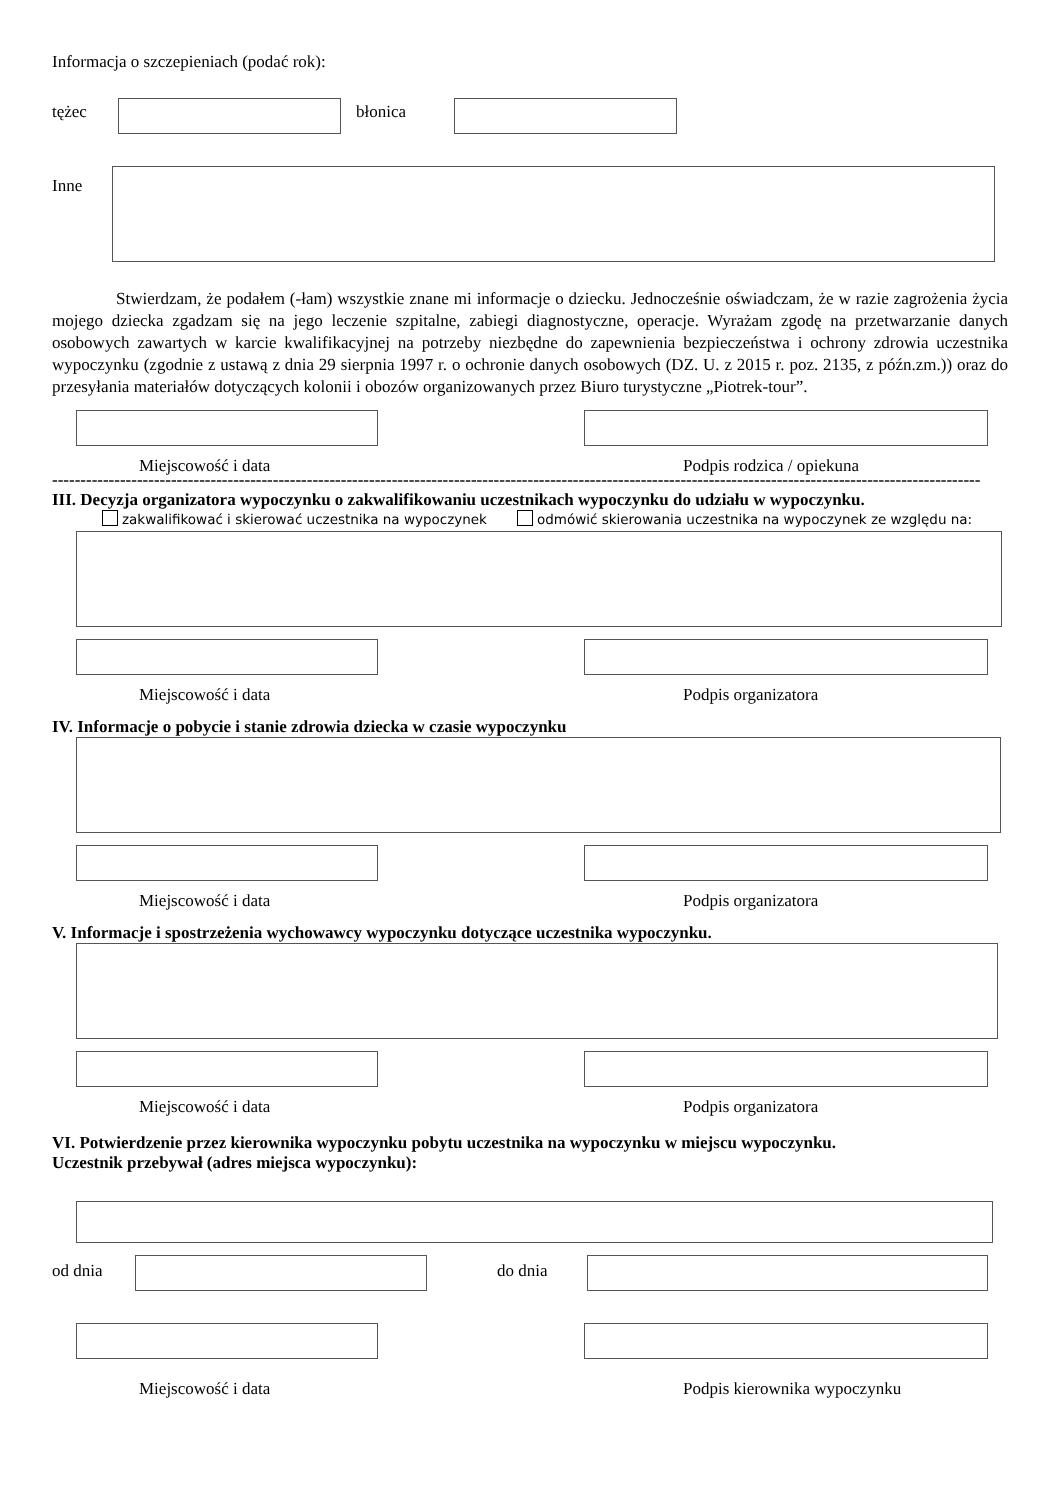Informacja o szczepieniach (podać rok):
tężec błonica
Inne
Stwierdzam, że podałem (-łam) wszystkie znane mi informacje o dziecku. Jednocześnie oświadczam, że w razie zagrożenia życia mojego dziecka zgadzam się na jego leczenie szpitalne, zabiegi diagnostyczne, operacje. Wyrażam zgodę na przetwarzanie danych osobowych zawartych w karcie kwalifikacyjnej na potrzeby niezbędne do zapewnienia bezpieczeństwa i ochrony zdrowia uczestnika wypoczynku (zgodnie z ustawą z dnia 29 sierpnia 1997 r. o ochronie danych osobowych (DZ. U. z 2015 r. poz. 2135, z późn.zm.)) oraz do przesyłania materiałów dotyczących kolonii i obozów organizowanych przez Biuro turystyczne „Piotrek-tour”.
Miejscowość i data Podpis rodzica / opiekuna
--------------------------------------------------------------------------------------------------------------------------------------------------------------------
III. Decyzja organizatora wypoczynku o zakwalifikowaniu uczestnikach wypoczynku do udziału w wypoczynku.
zakwalifikować i skierować uczestnika na wypoczynek odmówić skierowania uczestnika na wypoczynek ze względu na:
Miejscowość i data Podpis organizatora
IV. Informacje o pobycie i stanie zdrowia dziecka w czasie wypoczynku
Miejscowość i data Podpis organizatora
V. Informacje i spostrzeżenia wychowawcy wypoczynku dotyczące uczestnika wypoczynku.
Miejscowość i data Podpis organizatora
VI. Potwierdzenie przez kierownika wypoczynku pobytu uczestnika na wypoczynku w miejscu wypoczynku.
Uczestnik przebywał (adres miejsca wypoczynku):
od dnia do dnia
Miejscowość i data Podpis kierownika wypoczynku